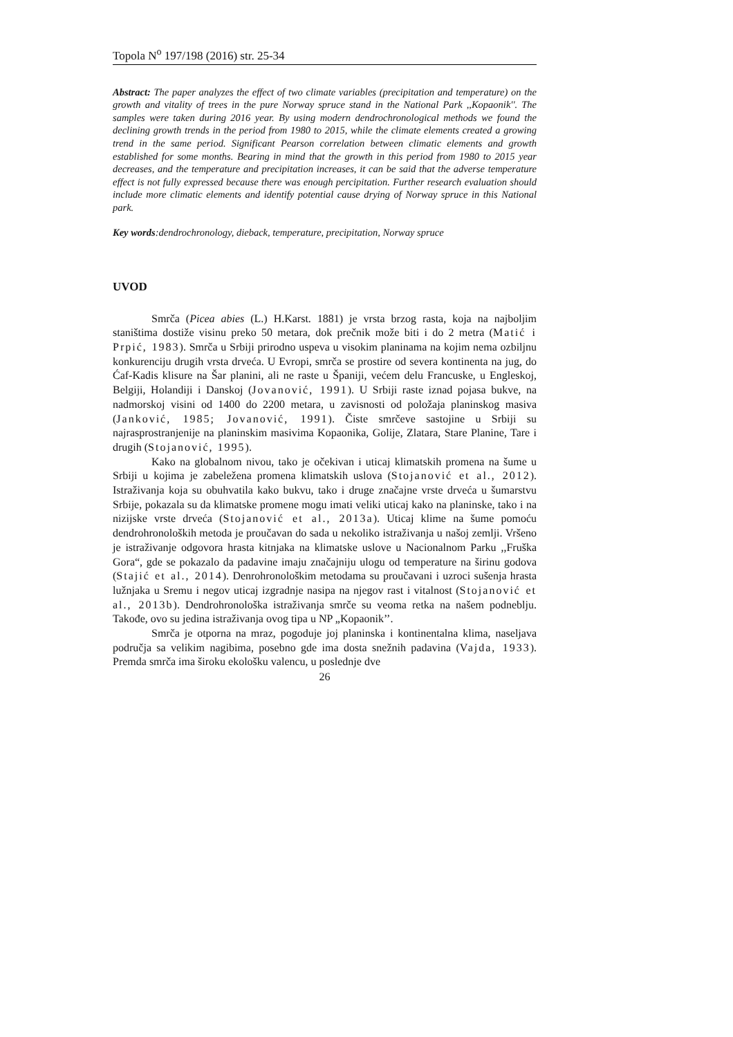Topola N<sup>o</sup> 197/198 (2016) str. 25-34
Abstract: The paper analyzes the effect of two climate variables (precipitation and temperature) on the growth and vitality of trees in the pure Norway spruce stand in the National Park ,,Kopaonik''. The samples were taken during 2016 year. By using modern dendrochronological methods we found the declining growth trends in the period from 1980 to 2015, while the climate elements created a growing trend in the same period. Significant Pearson correlation between climatic elements and growth established for some months. Bearing in mind that the growth in this period from 1980 to 2015 year decreases, and the temperature and precipitation increases, it can be said that the adverse temperature effect is not fully expressed because there was enough percipitation. Further research evaluation should include more climatic elements and identify potential cause drying of Norway spruce in this National park.
Key words:dendrochronology, dieback, temperature, precipitation, Norway spruce
UVOD
Smrča (Picea abies (L.) H.Karst. 1881) je vrsta brzog rasta, koja na najboljim staništima dostiže visinu preko 50 metara, dok prečnik može biti i do 2 metra (Matić i Prpić, 1983). Smrča u Srbiji prirodno uspeva u visokim planinama na kojim nema ozbiljnu konkurenciju drugih vrsta drveća. U Evropi, smrča se prostire od severa kontinenta na jug, do Ćaf-Kadis klisure na Šar planini, ali ne raste u Španiji, većem delu Francuske, u Engleskoj, Belgiji, Holandiji i Danskoj (Jovanović, 1991). U Srbiji raste iznad pojasa bukve, na nadmorskoj visini od 1400 do 2200 metara, u zavisnosti od položaja planinskog masiva (Janković, 1985; Jovanović, 1991). Čiste smrčeve sastojine u Srbiji su najrasprostranjenije na planinskim masivima Kopaonika, Golije, Zlatara, Stare Planine, Tare i drugih (Stojanović, 1995).
Kako na globalnom nivou, tako je očekivan i uticaj klimatskih promena na šume u Srbiji u kojima je zabeležena promena klimatskih uslova (Stojanović et al., 2012). Istraživanja koja su obuhvatila kako bukvu, tako i druge značajne vrste drveća u šumarstvu Srbije, pokazala su da klimatske promene mogu imati veliki uticaj kako na planinske, tako i na nizijske vrste drveća (Stojanović et al., 2013a). Uticaj klime na šume pomoću dendrohronoloških metoda je proučavan do sada u nekoliko istraživanja u našoj zemlji. Vršeno je istraživanje odgovora hrasta kitnjaka na klimatske uslove u Nacionalnom Parku ,,Fruška Gora“, gde se pokazalo da padavine imaju značajniju ulogu od temperature na širinu godova (Stajić et al., 2014). Denrohronološkim metodama su proučavani i uzroci sušenja hrasta lužnjaka u Sremu i negov uticaj izgradnje nasipa na njegov rast i vitalnost (Stojanović et al., 2013b). Dendrohronološka istraživanja smrče su veoma retka na našem podneblju. Takođe, ovo su jedina istraživanja ovog tipa u NP „Kopaonik’’.
Smrča je otporna na mraz, pogoduje joj planinska i kontinentalna klima, naseljava područja sa velikim nagibima, posebno gde ima dosta snežnih padavina (Vajda, 1933). Premda smrča ima široku ekološku valencu, u poslednje dve
26